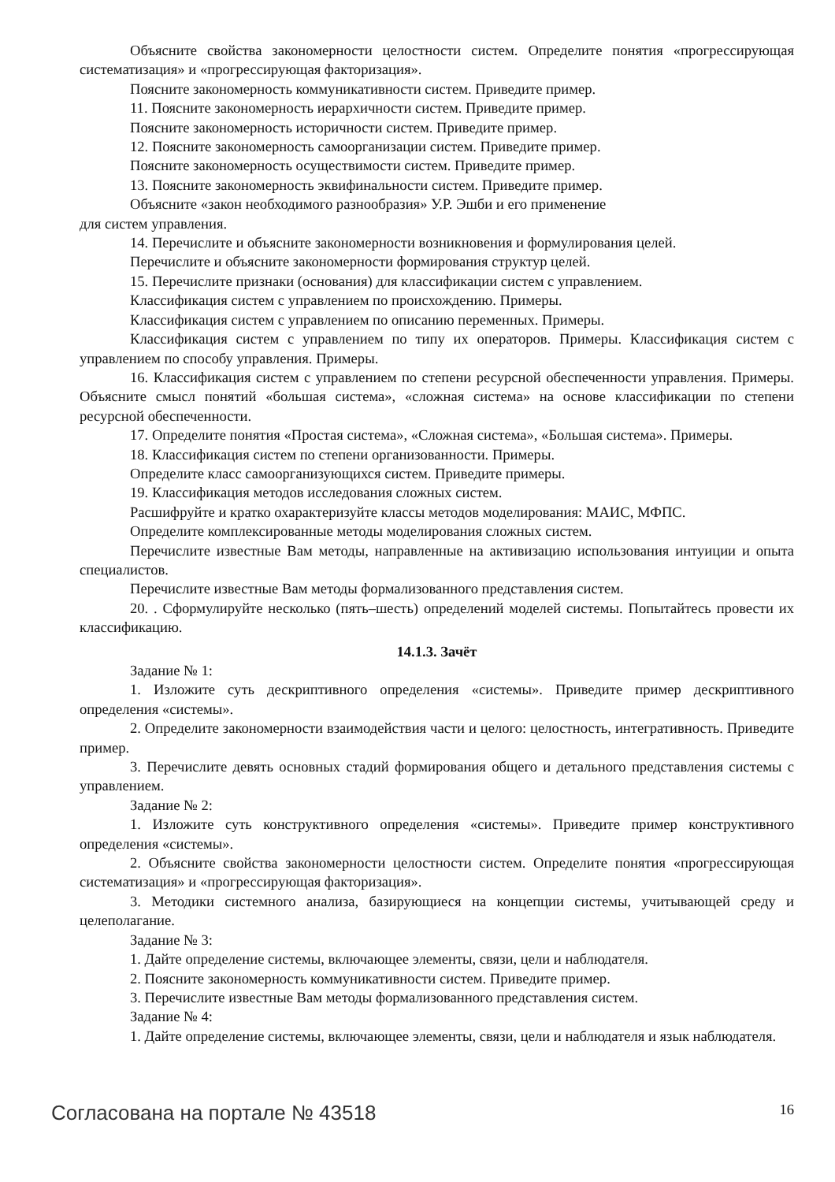Объясните свойства закономерности целостности систем. Определите понятия «прогрессирующая систематизация» и «прогрессирующая факторизация».
Поясните закономерность коммуникативности систем. Приведите пример.
11. Поясните закономерность иерархичности систем. Приведите пример.
Поясните закономерность историчности систем. Приведите пример.
12. Поясните закономерность самоорганизации систем. Приведите пример.
Поясните закономерность осуществимости систем. Приведите пример.
13. Поясните закономерность эквифинальности систем. Приведите пример.
Объясните «закон необходимого разнообразия» У.Р. Эшби и его применение
для систем управления.
14. Перечислите и объясните закономерности возникновения и формулирования целей.
Перечислите и объясните закономерности формирования структур целей.
15. Перечислите признаки (основания) для классификации систем с управлением.
Классификация систем с управлением по происхождению. Примеры.
Классификация систем с управлением по описанию переменных. Примеры.
Классификация систем с управлением по типу их операторов. Примеры. Классификация систем с управлением по способу управления. Примеры.
16. Классификация систем с управлением по степени ресурсной обеспеченности управления. Примеры. Объясните смысл понятий «большая система», «сложная система» на основе классификации по степени ресурсной обеспеченности.
17. Определите понятия «Простая система», «Сложная система», «Большая система». Примеры.
18. Классификация систем по степени организованности. Примеры.
Определите класс самоорганизующихся систем. Приведите примеры.
19. Классификация методов исследования сложных систем.
Расшифруйте и кратко охарактеризуйте классы методов моделирования: МАИС, МФПС.
Определите комплексированные методы моделирования сложных систем.
Перечислите известные Вам методы, направленные на активизацию использования интуиции и опыта специалистов.
Перечислите известные Вам методы формализованного представления систем.
20. . Сформулируйте несколько (пять–шесть) определений моделей системы. Попытайтесь провести их классификацию.
14.1.3. Зачёт
Задание № 1:
1. Изложите суть дескриптивного определения «системы». Приведите пример дескриптивного определения «системы».
2. Определите закономерности взаимодействия части и целого: целостность, интегративность. Приведите пример.
3. Перечислите девять основных стадий формирования общего и детального представления системы с управлением.
Задание № 2:
1. Изложите суть конструктивного определения «системы». Приведите пример конструктивного определения «системы».
2. Объясните свойства закономерности целостности систем. Определите понятия «прогрессирующая систематизация» и «прогрессирующая факторизация».
3. Методики системного анализа, базирующиеся на концепции системы, учитывающей среду и целеполагание.
Задание № 3:
1. Дайте определение системы, включающее элементы, связи, цели и наблюдателя.
2. Поясните закономерность коммуникативности систем. Приведите пример.
3. Перечислите известные Вам методы формализованного представления систем.
Задание № 4:
1. Дайте определение системы, включающее элементы, связи, цели и наблюдателя и язык наблюдателя.
Согласована на портале № 43518 16